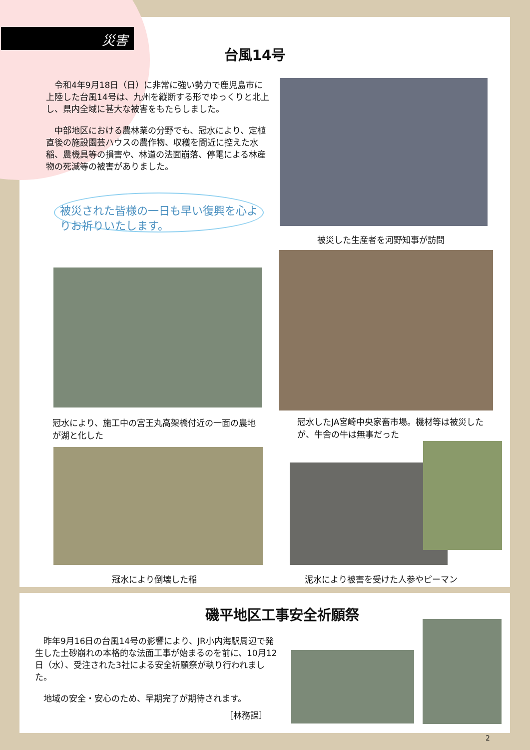災害
台風14号
　令和4年9月18日（日）に非常に強い勢力で鹿児島市に上陸した台風14号は、九州を縦断する形でゆっくりと北上し、県内全域に甚大な被害をもたらしました。
　中部地区における農林業の分野でも、冠水により、定植直後の施設園芸ハウスの農作物、収穫を間近に控えた水稲、農機具等の損害や、林道の法面崩落、停電による林産物の死滅等の被害がありました。
被災された皆様の一日も早い復興を心よりお祈りいたします。
被災した生産者を河野知事が訪問
冠水により、施工中の宮王丸高架橋付近の一面の農地が湖と化した
冠水したJA宮崎中央家畜市場。機材等は被災したが、牛舎の牛は無事だった
冠水により倒壊した稲 泥水により被害を受けた人参やピーマン
磯平地区工事安全祈願祭
　昨年9月16日の台風14号の影響により、JR小内海駅周辺で発生した土砂崩れの本格的な法面工事が始まるのを前に、10月12日（水）、受注された3社による安全祈願祭が執り行われました。
　地域の安全・安心のため、早期完了が期待されます。
［林務課］
2